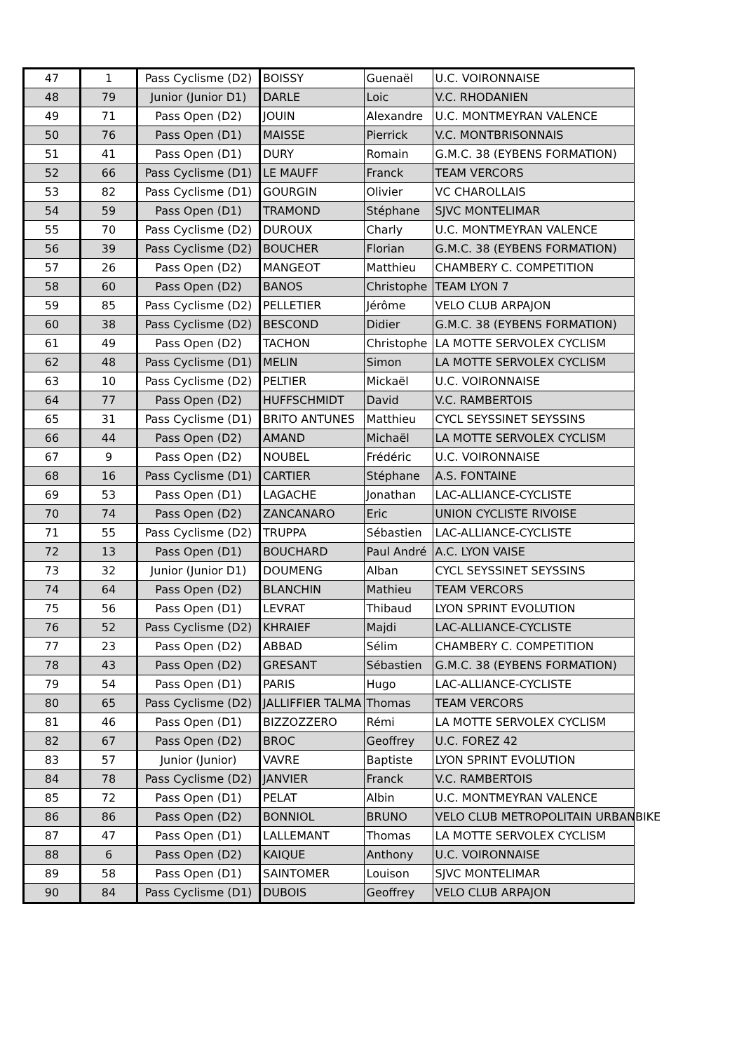| 47 | 1 | Pass Cyclisme (D2) | BOISSY | Guenaël | U.C. VOIRONNAISE |
| 48 | 79 | Junior (Junior D1) | DARLE | Loic | V.C. RHODANIEN |
| 49 | 71 | Pass Open (D2) | JOUIN | Alexandre | U.C. MONTMEYRAN VALENCE |
| 50 | 76 | Pass Open (D1) | MAISSE | Pierrick | V.C. MONTBRISONNAIS |
| 51 | 41 | Pass Open (D1) | DURY | Romain | G.M.C. 38 (EYBENS FORMATION) |
| 52 | 66 | Pass Cyclisme (D1) | LE MAUFF | Franck | TEAM VERCORS |
| 53 | 82 | Pass Cyclisme (D1) | GOURGIN | Olivier | VC CHAROLLAIS |
| 54 | 59 | Pass Open (D1) | TRAMOND | Stéphane | SJVC MONTELIMAR |
| 55 | 70 | Pass Cyclisme (D2) | DUROUX | Charly | U.C. MONTMEYRAN VALENCE |
| 56 | 39 | Pass Cyclisme (D2) | BOUCHER | Florian | G.M.C. 38 (EYBENS FORMATION) |
| 57 | 26 | Pass Open (D2) | MANGEOT | Matthieu | CHAMBERY C. COMPETITION |
| 58 | 60 | Pass Open (D2) | BANOS | Christophe | TEAM LYON 7 |
| 59 | 85 | Pass Cyclisme (D2) | PELLETIER | Jérôme | VELO CLUB ARPAJON |
| 60 | 38 | Pass Cyclisme (D2) | BESCOND | Didier | G.M.C. 38 (EYBENS FORMATION) |
| 61 | 49 | Pass Open (D2) | TACHON | Christophe | LA MOTTE SERVOLEX CYCLISM |
| 62 | 48 | Pass Cyclisme (D1) | MELIN | Simon | LA MOTTE SERVOLEX CYCLISM |
| 63 | 10 | Pass Cyclisme (D2) | PELTIER | Mickaël | U.C. VOIRONNAISE |
| 64 | 77 | Pass Open (D2) | HUFFSCHMIDT | David | V.C. RAMBERTOIS |
| 65 | 31 | Pass Cyclisme (D1) | BRITO ANTUNES | Matthieu | CYCL SEYSSINET SEYSSINS |
| 66 | 44 | Pass Open (D2) | AMAND | Michaël | LA MOTTE SERVOLEX CYCLISM |
| 67 | 9 | Pass Open (D2) | NOUBEL | Frédéric | U.C. VOIRONNAISE |
| 68 | 16 | Pass Cyclisme (D1) | CARTIER | Stéphane | A.S. FONTAINE |
| 69 | 53 | Pass Open (D1) | LAGACHE | Jonathan | LAC-ALLIANCE-CYCLISTE |
| 70 | 74 | Pass Open (D2) | ZANCANARO | Eric | UNION CYCLISTE RIVOISE |
| 71 | 55 | Pass Cyclisme (D2) | TRUPPA | Sébastien | LAC-ALLIANCE-CYCLISTE |
| 72 | 13 | Pass Open (D1) | BOUCHARD | Paul André | A.C. LYON VAISE |
| 73 | 32 | Junior (Junior D1) | DOUMENG | Alban | CYCL SEYSSINET SEYSSINS |
| 74 | 64 | Pass Open (D2) | BLANCHIN | Mathieu | TEAM VERCORS |
| 75 | 56 | Pass Open (D1) | LEVRAT | Thibaud | LYON SPRINT EVOLUTION |
| 76 | 52 | Pass Cyclisme (D2) | KHRAIEF | Majdi | LAC-ALLIANCE-CYCLISTE |
| 77 | 23 | Pass Open (D2) | ABBAD | Sélim | CHAMBERY C. COMPETITION |
| 78 | 43 | Pass Open (D2) | GRESANT | Sébastien | G.M.C. 38 (EYBENS FORMATION) |
| 79 | 54 | Pass Open (D1) | PARIS | Hugo | LAC-ALLIANCE-CYCLISTE |
| 80 | 65 | Pass Cyclisme (D2) | JALLIFFIER TALMA | Thomas | TEAM VERCORS |
| 81 | 46 | Pass Open (D1) | BIZZOZZERO | Rémi | LA MOTTE SERVOLEX CYCLISM |
| 82 | 67 | Pass Open (D2) | BROC | Geoffrey | U.C. FOREZ 42 |
| 83 | 57 | Junior (Junior) | VAVRE | Baptiste | LYON SPRINT EVOLUTION |
| 84 | 78 | Pass Cyclisme (D2) | JANVIER | Franck | V.C. RAMBERTOIS |
| 85 | 72 | Pass Open (D1) | PELAT | Albin | U.C. MONTMEYRAN VALENCE |
| 86 | 86 | Pass Open (D2) | BONNIOL | BRUNO | VELO CLUB METROPOLITAIN URBANBIKE |
| 87 | 47 | Pass Open (D1) | LALLEMANT | Thomas | LA MOTTE SERVOLEX CYCLISM |
| 88 | 6 | Pass Open (D2) | KAIQUE | Anthony | U.C. VOIRONNAISE |
| 89 | 58 | Pass Open (D1) | SAINTOMER | Louison | SJVC MONTELIMAR |
| 90 | 84 | Pass Cyclisme (D1) | DUBOIS | Geoffrey | VELO CLUB ARPAJON |